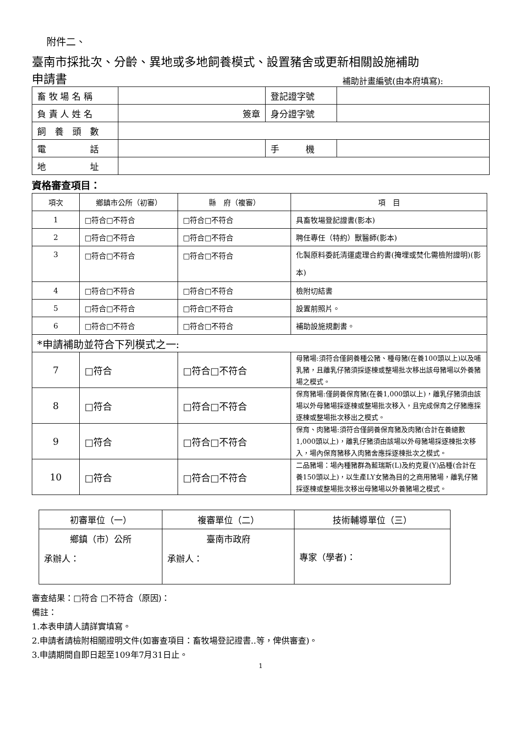附件二、
臺南市採批次、分齡、異地或多地飼養模式、設置豬舍或更新相關設施補助
申請書 補助計畫編號(由本府填寫):
| 畜 牧 場 名 稱 | | 登記證字號 | |
| 負 責 人 姓 名 | 簽章 | 身分證字號 | |
| 飼 養 頭 數 | | | |
| 電 話 | | 手 機 | |
| 地 址 | | | |
資格審查項目：
| 項次 | 鄉鎮市公所（初審） | 縣 府（複審） | 項 目 |
| --- | --- | --- | --- |
| 1 | □符合□不符合 | □符合□不符合 | 具畜牧場登記證書(影本) |
| 2 | □符合□不符合 | □符合□不符合 | 聘任專任（特約）獸醫師(影本) |
| 3 | □符合□不符合 | □符合□不符合 | 化製原料委託清運處理合約書(掩埋或焚化需檢附證明)(影本) |
| 4 | □符合□不符合 | □符合□不符合 | 檢附切結書 |
| 5 | □符合□不符合 | □符合□不符合 | 設置前照片。 |
| 6 | □符合□不符合 | □符合□不符合 | 補助設施規劃書。 |
| *申請補助並符合下列模式之一: | | | |
| 7 | □符合 | □符合□不符合 | 母豬場:須符合僅飼養種公豬、種母豬(在養100頭以上)以及哺乳豬，且離乳仔豬須採逐棟或整場批次移出該母豬場以外養豬場之模式。 |
| 8 | □符合 | □符合□不符合 | 保育豬場:僅飼養保育豬(在養1,000頭以上)，離乳仔豬須由該場以外母豬場採逐棟或整場批次移入，且完成保育之仔豬應採逐棟或整場批次移出之模式。 |
| 9 | □符合 | □符合□不符合 | 保育、肉豬場:須符合僅飼養保育豬及肉豬(合計在養總數1,000頭以上)，離乳仔豬須由該場以外母豬場採逐棟批次移入，場內保育豬移入肉豬舍應採逐棟批次之模式。 |
| 10 | □符合 | □符合□不符合 | 二品豬場：場內種豬群為藍瑞斯(L)及約克夏(Y)品種(合計在養150頭以上)，以生產LY女豬為目的之商用豬場，離乳仔豬採逐棟或整場批次移出母豬場以外養豬場之模式。 |
| 初審單位（一） | 複審單位（二） | 技術輔導單位（三） |
| 鄉鎮（市）公所 承辦人： | 臺南市政府 承辦人： | 專家（學者)： |
審查結果：□符合 □不符合（原因)：
備註：
1.本表申請人請詳實填寫。
2.申請者請檢附相關證明文件(如審查項目：畜牧場登記證書..等，俾供審查)。
3.申請期間自即日起至109年7月31日止。
1